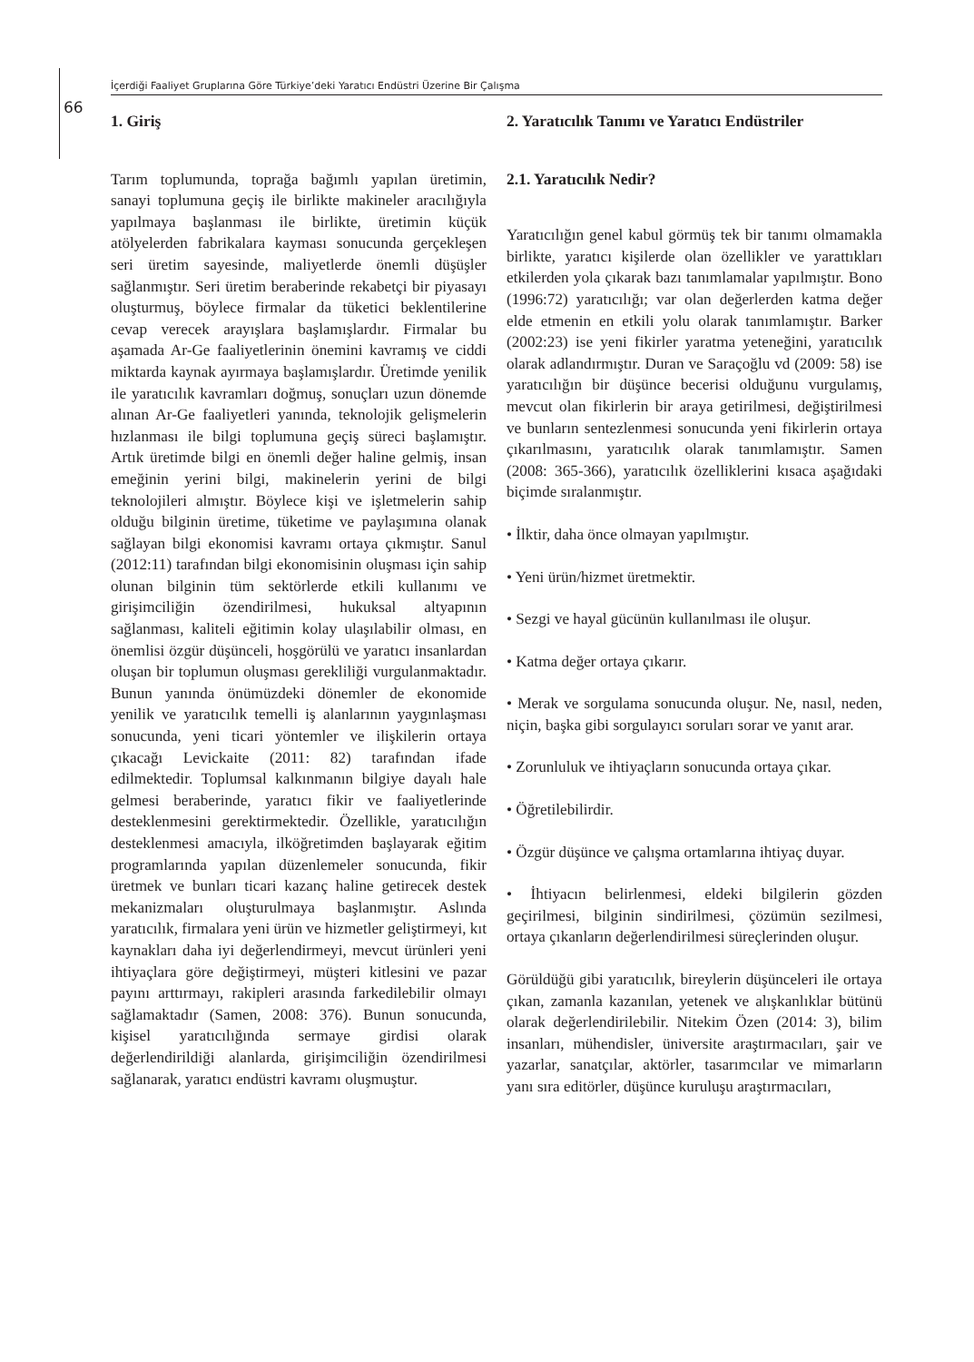İçerdiği Faaliyet Gruplarına Göre Türkiye’deki Yaratıcı Endüstri Üzerine Bir Çalışma
66
1. Giriş
Tarım toplumunda, toprağa bağımlı yapılan üretimin, sanayi toplumuna geçiş ile birlikte makineler aracılığıyla yapılmaya başlanması ile birlikte, üretimin küçük atölyelerden fabrikalara kayması sonucunda gerçekleşen seri üretim sayesinde, maliyetlerde önemli düşüşler sağlanmıştır. Seri üretim beraberinde rekabetçi bir piyasayı oluşturmuş, böylece firmalar da tüketici beklentilerine cevap verecek arayışlara başlamışlardır. Firmalar bu aşamada Ar-Ge faaliyetlerinin önemini kavramış ve ciddi miktarda kaynak ayırmaya başlamışlardır. Üretimde yenilik ile yaratıcılık kavramları doğmuş, sonuçları uzun dönemde alınan Ar-Ge faaliyetleri yanında, teknolojik gelişmelerin hızlanması ile bilgi toplumuna geçiş süreci başlamıştır. Artık üretimde bilgi en önemli değer haline gelmiş, insan emeğinin yerini bilgi, makinelerin yerini de bilgi teknolojileri almıştır. Böylece kişi ve işletmelerin sahip olduğu bilginin üretime, tüketime ve paylaşımına olanak sağlayan bilgi ekonomisi kavramı ortaya çıkmıştır. Sanul (2012:11) tarafından bilgi ekonomisinin oluşması için sahip olunan bilginin tüm sektörlerde etkili kullanımı ve girişimciliğin özendirilmesi, hukuksal altyapının sağlanması, kaliteli eğitimin kolay ulaşılabilir olması, en önemlisi özgür düşünceli, hoşgörülü ve yaratıcı insanlardan oluşan bir toplumun oluşması gerekliliği vurgulanmaktadır. Bunun yanında önümüzdeki dönemler de ekonomide yenilik ve yaratıcılık temelli iş alanlarının yaygınlaşması sonucunda, yeni ticari yöntemler ve ilişkilerin ortaya çıkacağı Levickaite (2011: 82) tarafından ifade edilmektedir. Toplumsal kalkınmanın bilgiye dayalı hale gelmesi beraberinde, yaratıcı fikir ve faaliyetlerinde desteklenmesini gerektirmektedir. Özellikle, yaratıcılığın desteklenmesi amacıyla, ilköğretimden başlayarak eğitim programlarında yapılan düzenlemeler sonucunda, fikir üretmek ve bunları ticari kazanç haline getirecek destek mekanizmaları oluşturulmaya başlanmıştır. Aslında yaratıcılık, firmalara yeni ürün ve hizmetler geliştirmeyi, kıt kaynakları daha iyi değerlendirmeyi, mevcut ürünleri yeni ihtiyaçlara göre değiştirmeyi, müşteri kitlesini ve pazar payını arttırmayı, rakipleri arasında farkedilebilir olmayı sağlamaktadır (Samen, 2008: 376). Bunun sonucunda, kişisel yaratıcılığında sermaye girdisi olarak değerlendirildiği alanlarda, girişimciliğin özendirilmesi sağlanarak, yaratıcı endüstri kavramı oluşmuştur.
2. Yaratıcılık Tanımı ve Yaratıcı Endüstriler
2.1. Yaratıcılık Nedir?
Yaratıcılığın genel kabul görmüş tek bir tanımı olmamakla birlikte, yaratıcı kişilerde olan özellikler ve yarattıkları etkilerden yola çıkarak bazı tanımlamalar yapılmıştır. Bono (1996:72) yaratıcılığı; var olan değerlerden katma değer elde etmenin en etkili yolu olarak tanımlamıştır. Barker (2002:23) ise yeni fikirler yaratma yeteneğini, yaratıcılık olarak adlandırmıştır. Duran ve Saraçoğlu vd (2009: 58) ise yaratıcılığın bir düşünce becerisi olduğunu vurgulamış, mevcut olan fikirlerin bir araya getirilmesi, değiştirilmesi ve bunların sentezlenmesi sonucunda yeni fikirlerin ortaya çıkarılmasını, yaratıcılık olarak tanımlamıştır. Samen (2008: 365-366), yaratıcılık özelliklerini kısaca aşağıdaki biçimde sıralanmıştır.
• İlktir, daha önce olmayan yapılmıştır.
• Yeni ürün/hizmet üretmektir.
• Sezgi ve hayal gücünün kullanılması ile oluşur.
• Katma değer ortaya çıkarır.
• Merak ve sorgulama sonucunda oluşur. Ne, nasıl, neden, niçin, başka gibi sorgulayıcı soruları sorar ve yanıt arar.
• Zorunluluk ve ihtiyaçların sonucunda ortaya çıkar.
• Öğretilebilirdir.
• Özgür düşünce ve çalışma ortamlarına ihtiyaç duyar.
• İhtiyacın belirlenmesi, eldeki bilgilerin gözden geçirilmesi, bilginin sindirilmesi, çözümün sezilmesi, ortaya çıkanların değerlendirilmesi süreçlerinden oluşur.
Görüldüğü gibi yaratıcılık, bireylerin düşünceleri ile ortaya çıkan, zamanla kazanılan, yetenek ve alışkanlıklar bütünü olarak değerlendirilebilir. Nitekim Özen (2014: 3), bilim insanları, mühendisler, üniversite araştırmacıları, şair ve yazarlar, sanatçılar, aktörler, tasarımcılar ve mimarların yanı sıra editörler, düşünce kuruluşu araştırmacıları,